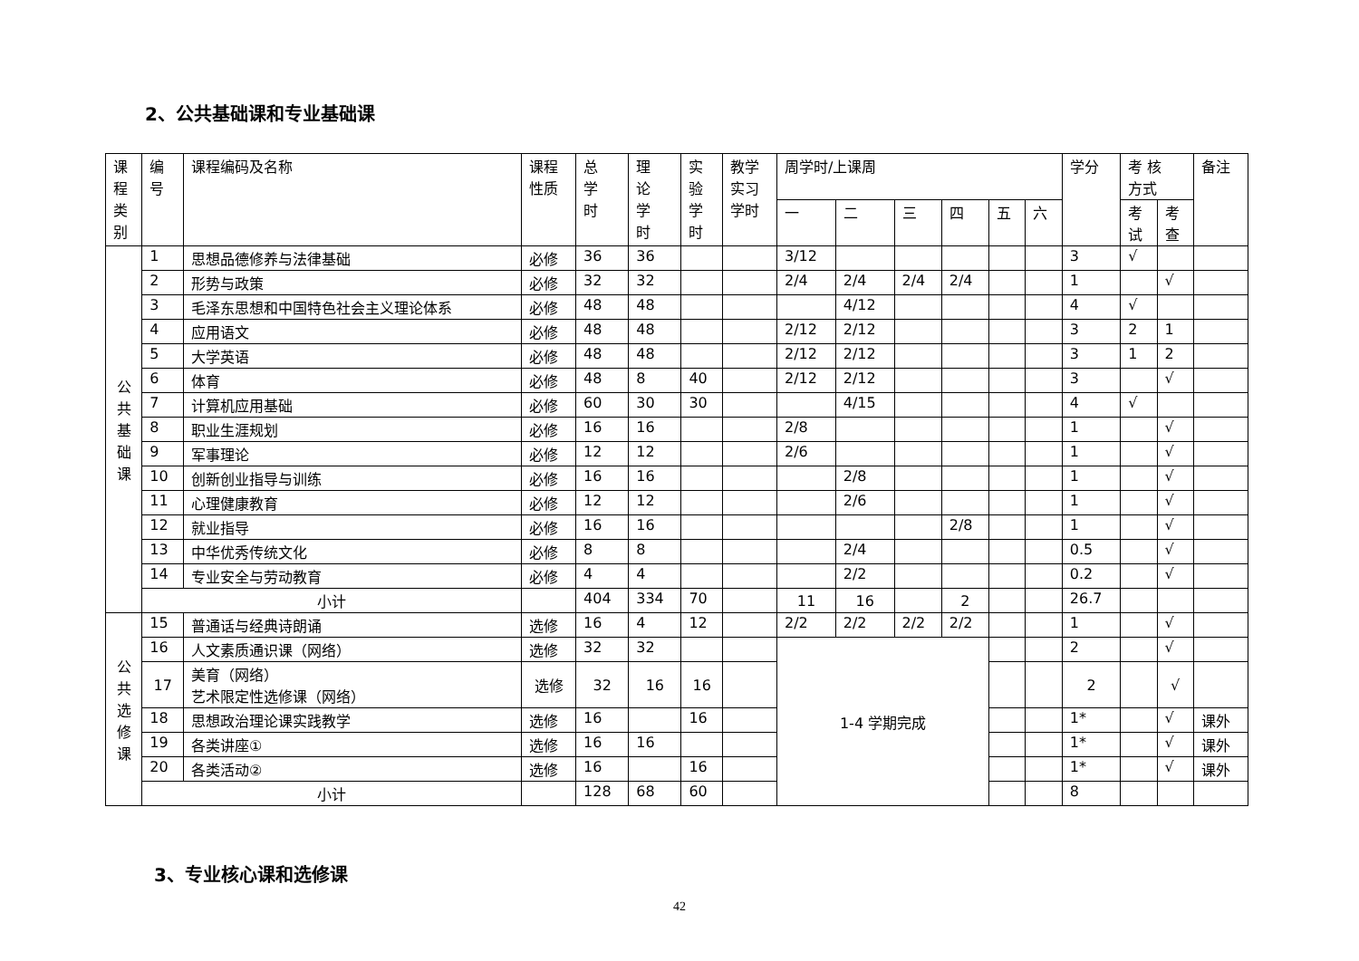2、公共基础课和专业基础课
| 课 程 类 别 | 编 号 | 课程编码及名称 | 课程 性质 | 总 学 时 | 理 论 学 时 | 实 验 学 时 | 教学 实习 学时 | 周学时/上课周 | | | | | | 学分 | 考 核 方式 | | 备注 |
| --- | --- | --- | --- | --- | --- | --- | --- | --- | --- | --- | --- | --- | --- | --- | --- | --- | --- |
| | | | | | | | | 一 | 二 | 三 | 四 | 五 | 六 | | 考 试 | 考 查 | |
| 公 共 基 础 课 | 1 | 思想品德修养与法律基础 | 必修 | 36 | 36 | | | 3/12 | | | | | | 3 | √ | | |
| | 2 | 形势与政策 | 必修 | 32 | 32 | | | 2/4 | 2/4 | 2/4 | 2/4 | | | 1 | | √ | |
| | 3 | 毛泽东思想和中国特色社会主义理论体系 | 必修 | 48 | 48 | | | | 4/12 | | | | | 4 | √ | | |
| | 4 | 应用语文 | 必修 | 48 | 48 | | | 2/12 | 2/12 | | | | | 3 | 2 | 1 | |
| | 5 | 大学英语 | 必修 | 48 | 48 | | | 2/12 | 2/12 | | | | | 3 | 1 | 2 | |
| | 6 | 体育 | 必修 | 48 | 8 | 40 | | 2/12 | 2/12 | | | | | 3 | | √ | |
| | 7 | 计算机应用基础 | 必修 | 60 | 30 | 30 | | | 4/15 | | | | | 4 | √ | | |
| | 8 | 职业生涯规划 | 必修 | 16 | 16 | | | 2/8 | | | | | | 1 | | √ | |
| | 9 | 军事理论 | 必修 | 12 | 12 | | | 2/6 | | | | | | 1 | | √ | |
| | 10 | 创新创业指导与训练 | 必修 | 16 | 16 | | | | 2/8 | | | | | 1 | | √ | |
| | 11 | 心理健康教育 | 必修 | 12 | 12 | | | | 2/6 | | | | | 1 | | √ | |
| | 12 | 就业指导 | 必修 | 16 | 16 | | | | | | 2/8 | | | 1 | | √ | |
| | 13 | 中华优秀传统文化 | 必修 | 8 | 8 | | | | 2/4 | | | | | 0.5 | | √ | |
| | 14 | 专业安全与劳动教育 | 必修 | 4 | 4 | | | | 2/2 | | | | | 0.2 | | √ | |
| | 小计 | | | 404 | 334 | 70 | | 11 | 16 | | 2 | | | 26.7 | | | |
| 公 共 选 修 课 | 15 | 普通话与经典诗朗诵 | 选修 | 16 | 4 | 12 | | 2/2 | 2/2 | 2/2 | 2/2 | | | 1 | | √ | |
| | 16 | 人文素质通识课（网络） | 选修 | 32 | 32 | | | 1-4 学期完成 | | | | | | 2 | | √ | |
| | 17 | 美育（网络） 艺术限定性选修课（网络） | 选修 | 32 | 16 | 16 | | | | | | | | 2 | | √ | |
| | 18 | 思想政治理论课实践教学 | 选修 | 16 | | 16 | | | | | | | | 1* | | √ | 课外 |
| | 19 | 各类讲座① | 选修 | 16 | 16 | | | | | | | | | 1* | | √ | 课外 |
| | 20 | 各类活动② | 选修 | 16 | | 16 | | | | | | | | 1* | | √ | 课外 |
| | 小计 | | | 128 | 68 | 60 | | | | | | | | 8 | | | |
3、专业核心课和选修课
42